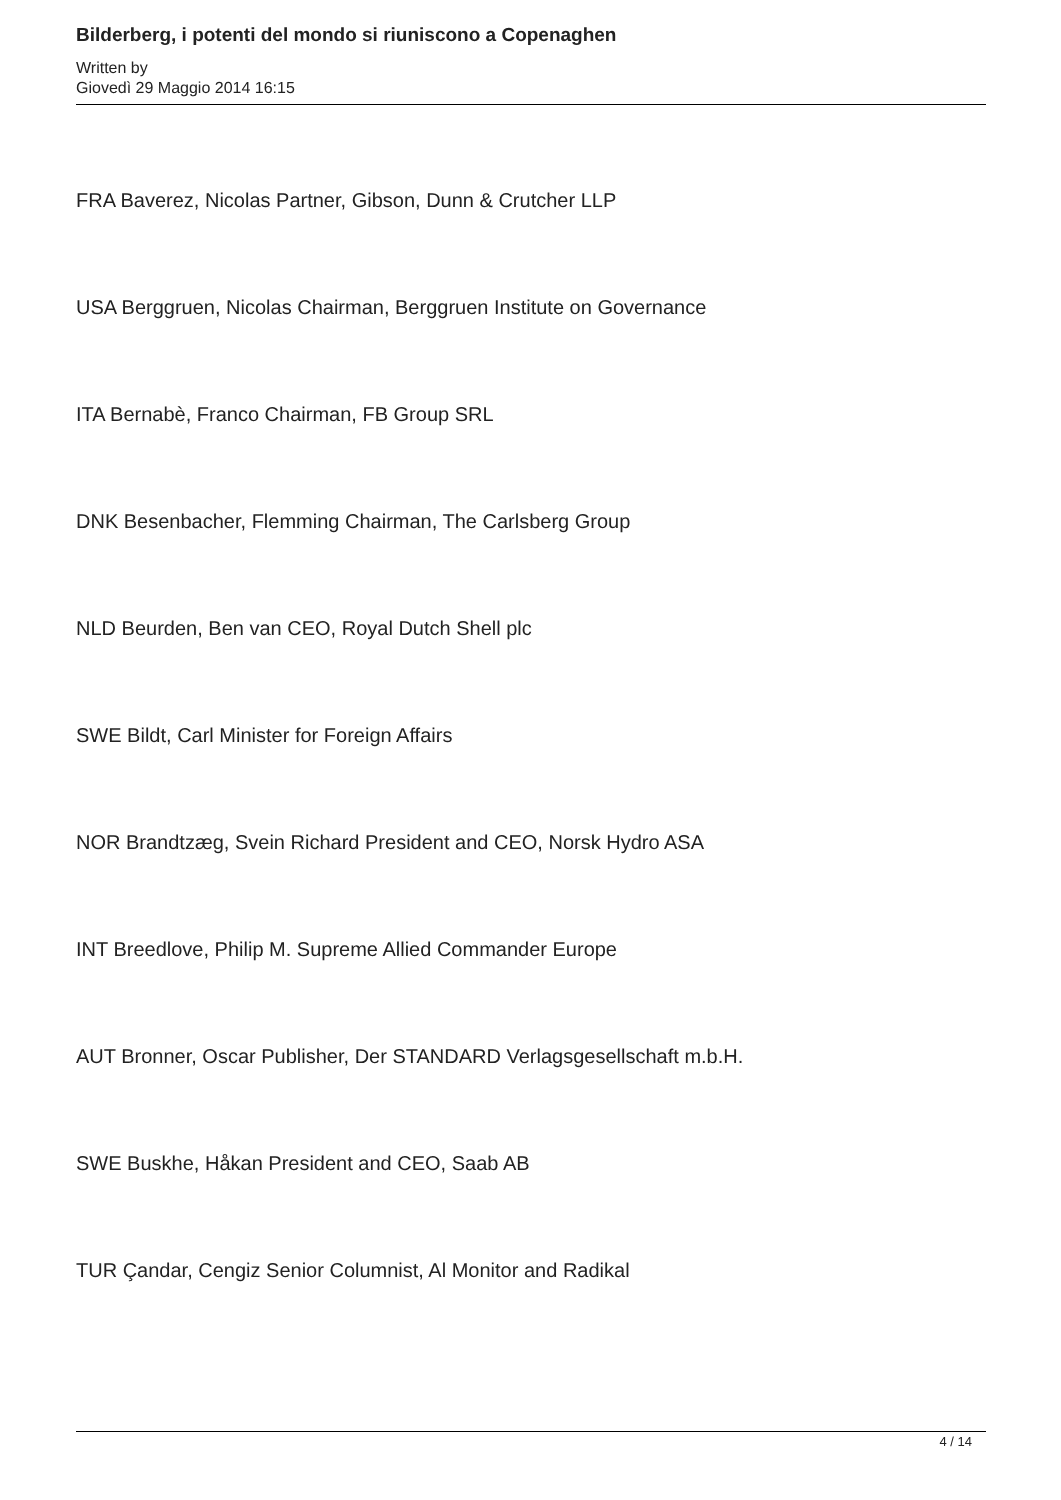Bilderberg, i potenti del mondo si riuniscono a Copenaghen
Written by
Giovedì 29 Maggio 2014 16:15
FRA Baverez, Nicolas Partner, Gibson, Dunn & Crutcher LLP
USA Berggruen, Nicolas Chairman, Berggruen Institute on Governance
ITA Bernabè, Franco Chairman, FB Group SRL
DNK Besenbacher, Flemming Chairman, The Carlsberg Group
NLD Beurden, Ben van CEO, Royal Dutch Shell plc
SWE Bildt, Carl Minister for Foreign Affairs
NOR Brandtzæg, Svein Richard President and CEO, Norsk Hydro ASA
INT Breedlove, Philip M. Supreme Allied Commander Europe
AUT Bronner, Oscar Publisher, Der STANDARD Verlagsgesellschaft m.b.H.
SWE Buskhe, Håkan President and CEO, Saab AB
TUR Çandar, Cengiz Senior Columnist, Al Monitor and Radikal
4 / 14